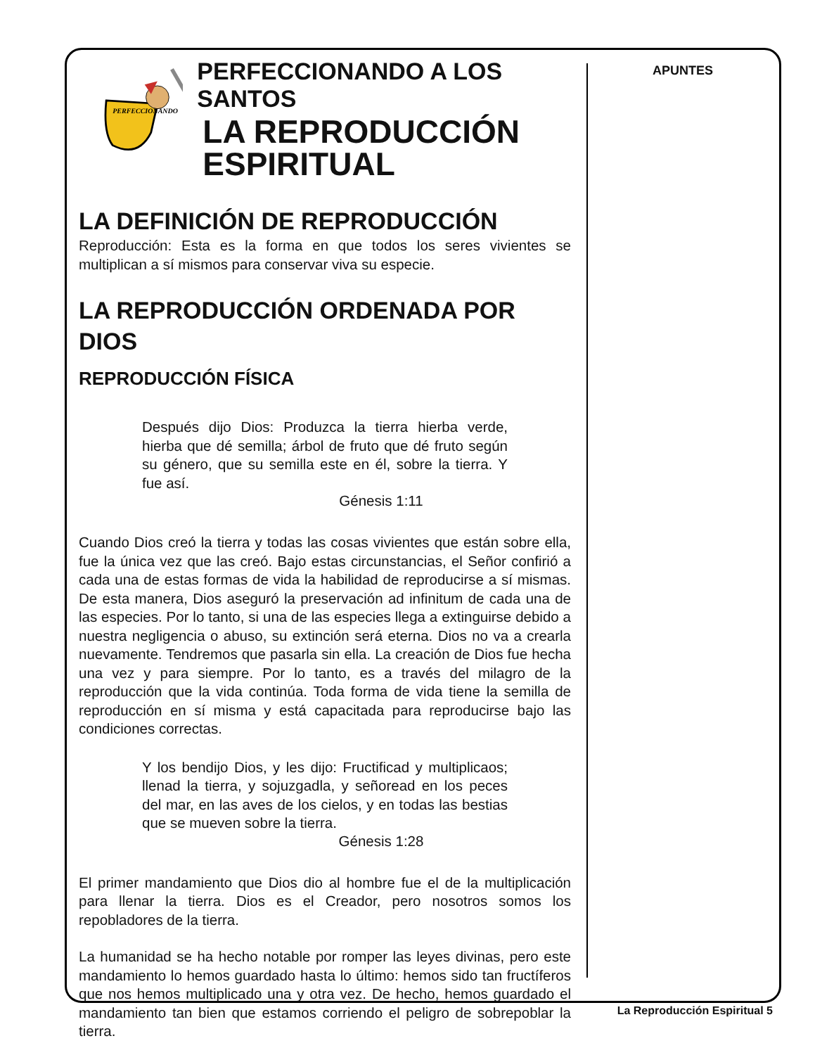PERFECCIONANDO
PERFECCIONANDO A LOS SANTOS
LA REPRODUCCIÓN
ESPIRITUAL
LA DEFINICIÓN DE REPRODUCCIÓN
Reproducción: Esta es la forma en que todos los seres vivientes se multiplican a sí mismos para conservar viva su especie.
LA REPRODUCCIÓN ORDENADA POR DIOS
REPRODUCCIÓN FÍSICA
Después dijo Dios: Produzca la tierra hierba verde, hierba que dé semilla; árbol de fruto que dé fruto según su género, que su semilla este en él, sobre la tierra. Y fue así.
Génesis 1:11
Cuando Dios creó la tierra y todas las cosas vivientes que están sobre ella, fue la única vez que las creó. Bajo estas circunstancias, el Señor confirió a cada una de estas formas de vida la habilidad de reproducirse a sí mismas. De esta manera, Dios aseguró la preservación ad infinitum de cada una de las especies. Por lo tanto, si una de las especies llega a extinguirse debido a nuestra negligencia o abuso, su extinción será eterna. Dios no va a crearla nuevamente. Tendremos que pasarla sin ella. La creación de Dios fue hecha una vez y para siempre. Por lo tanto, es a través del milagro de la reproducción que la vida continúa. Toda forma de vida tiene la semilla de reproducción en sí misma y está capacitada para reproducirse bajo las condiciones correctas.
Y los bendijo Dios, y les dijo: Fructificad y multiplicaos; llenad la tierra, y sojuzgadla, y señoread en los peces del mar, en las aves de los cielos, y en todas las bestias que se mueven sobre la tierra.
Génesis 1:28
El primer mandamiento que Dios dio al hombre fue el de la multiplicación para llenar la tierra. Dios es el Creador, pero nosotros somos los repobladores de la tierra.
La humanidad se ha hecho notable por romper las leyes divinas, pero este mandamiento lo hemos guardado hasta lo último: hemos sido tan fructíferos que nos hemos multiplicado una y otra vez. De hecho, hemos guardado el mandamiento tan bien que estamos corriendo el peligro de sobrepoblar la tierra.
APUNTES
La Reproducción Espiritual 5